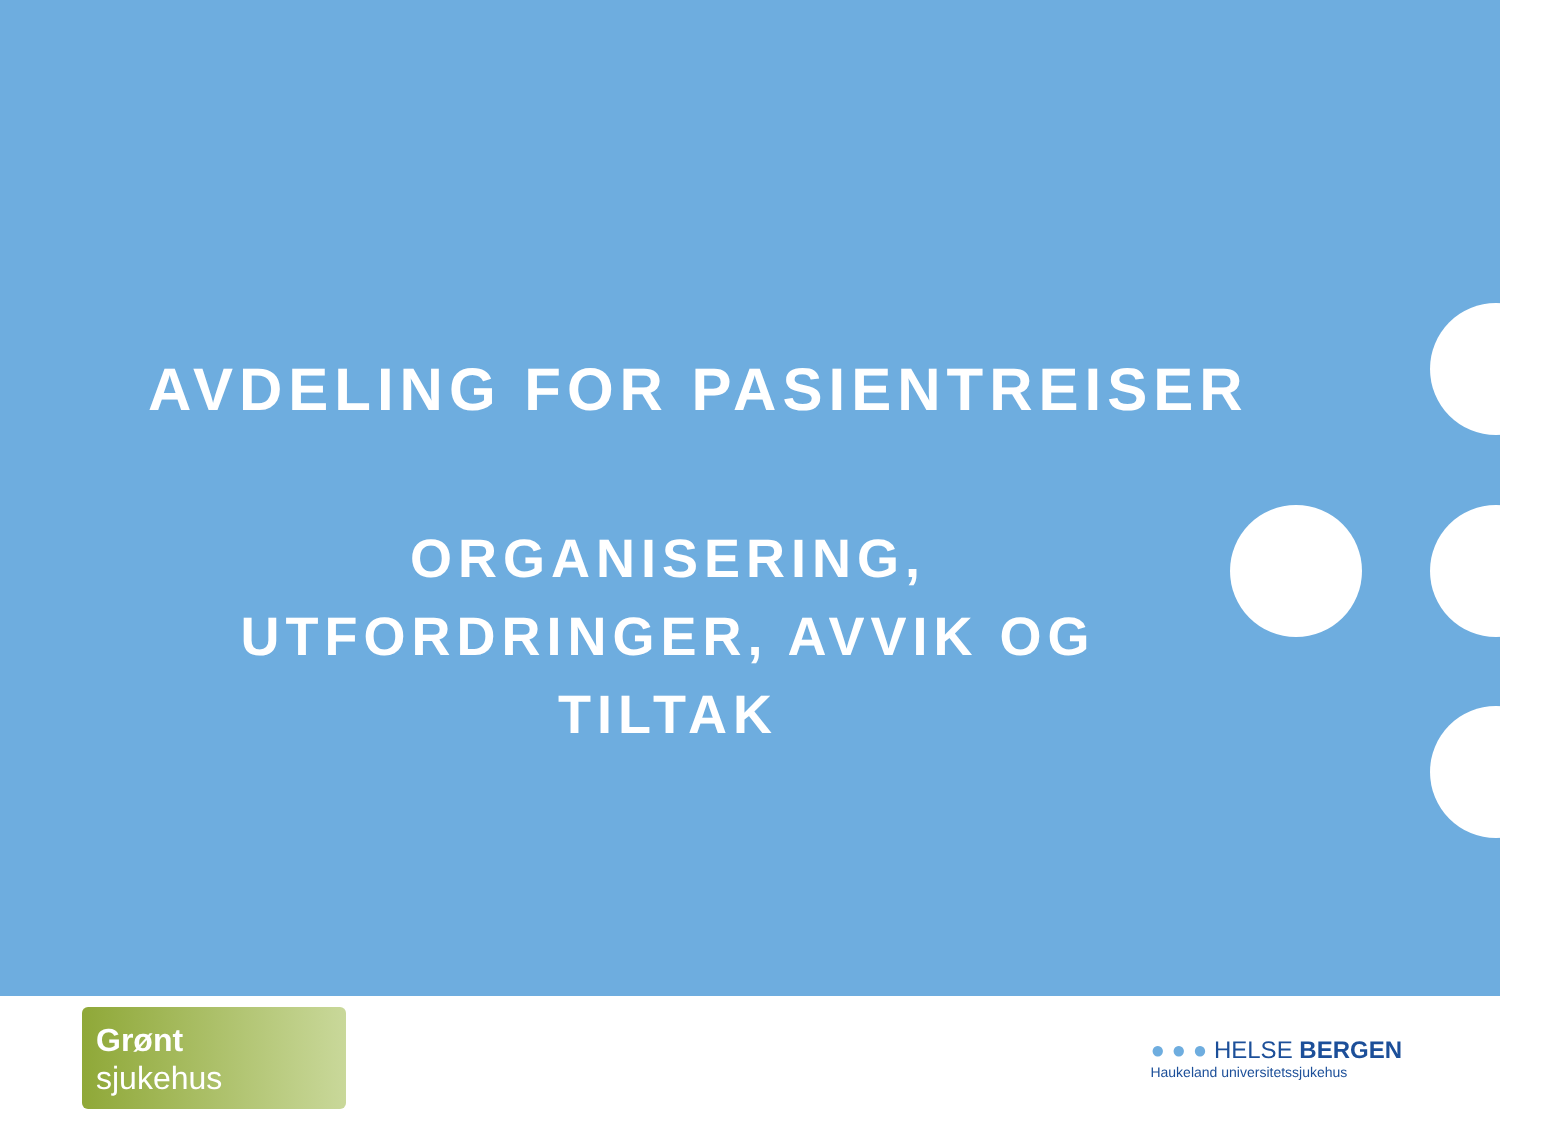AVDELING FOR PASIENTREISER
ORGANISERING, UTFORDRINGER, AVVIK OG TILTAK
Grønt
sjukehus
● ● ● HELSE BERGEN
Haukeland universitetssjukehus